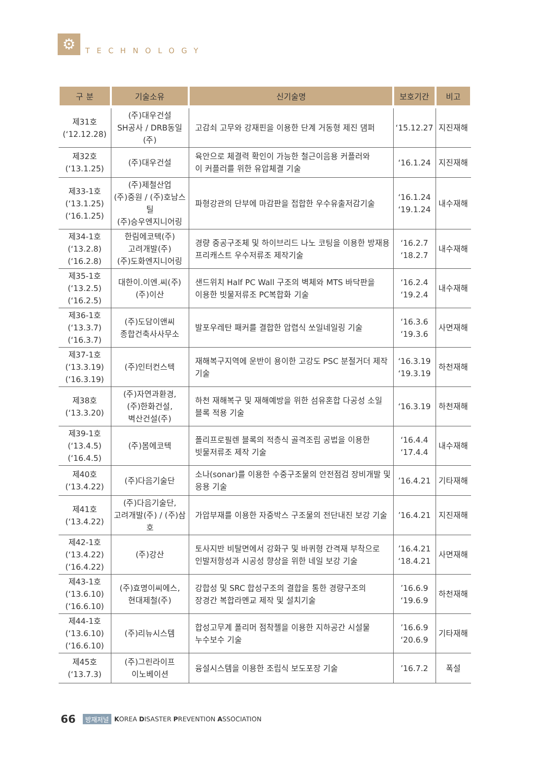⚙
TECHNOLOGY
| 구 분 | 기술소유 | 신기술명 | 보호기간 | 비고 |
| --- | --- | --- | --- | --- |
| 제31호 (‘12.12.28) | (주)대우건설 SH공사 / DRB동일(주) | 고감쇠 고무와 강재핀을 이용한 단계 거동형 제진 댐퍼 | ‘15.12.27 | 지진재해 |
| 제32호 (‘13.1.25) | (주)대우건설 | 육안으로 체결력 확인이 가능한 철근이음용 커플러와 이 커플러를 위한 유압체결 기술 | ‘16.1.24 | 지진재해 |
| 제33-1호 (‘13.1.25) (‘16.1.25) | (주)제철산업 (주)중원 / (주)호남스틸 (주)승우엔지니어링 | 파형강관의 단부에 마감판을 접합한 우수유출저감기술 | ‘16.1.24 ‘19.1.24 | 내수재해 |
| 제34-1호 (‘13.2.8) (‘16.2.8) | 한림에코텍(주) 고려개발(주) (주)도화엔지니어링 | 경량 중공구조체 및 하이브리드 나노 코팅을 이용한 방재용 프리캐스트 우수저류조 제작기술 | ‘16.2.7 ‘18.2.7 | 내수재해 |
| 제35-1호 (‘13.2.5) (‘16.2.5) | 대한이.이엔.씨(주) (주)이산 | 샌드위치 Half PC Wall 구조의 벽체와 MTS 바닥판을 이용한 빗물저류조 PC복합화 기술 | ‘16.2.4 ‘19.2.4 | 내수재해 |
| 제36-1호 (‘13.3.7) (‘16.3.7) | (주)도담이앤씨 종합건축사사무소 | 발포우레탄 패커를 결합한 압렵식 쏘일네일링 기술 | ‘16.3.6 ‘19.3.6 | 사면재해 |
| 제37-1호 (‘13.3.19) (‘16.3.19) | (주)인터컨스텍 | 재해복구지역에 운반이 용이한 고강도 PSC 분절거더 제작 기술 | ‘16.3.19 ‘19.3.19 | 하천재해 |
| 제38호 (‘13.3.20) | (주)자연과환경, (주)한화건설, 벽산건설(주) | 하천 재해복구 및 재해예방을 위한 섬유혼합 다공성 소일 블록 적용 기술 | ‘16.3.19 | 하천재해 |
| 제39-1호 (‘13.4.5) (‘16.4.5) | (주)봄에코텍 | 폴리프로필렌 블록의 적층식 골격조립 공법을 이용한 빗물저류조 제작 기술 | ‘16.4.4 ‘17.4.4 | 내수재해 |
| 제40호 (‘13.4.22) | (주)다음기술단 | 소나(sonar)를 이용한 수중구조물의 안전점검 장비개발 및 응용 기술 | ’16.4.21 | 기타재해 |
| 제41호 (‘13.4.22) | (주)다음기술단, 고려개발(주) / (주)삼호 | 가압부재를 이용한 자중박스 구조물의 전단내진 보강 기술 | ’16.4.21 | 지진재해 |
| 제42-1호 (‘13.4.22) (‘16.4.22) | (주)강산 | 토사지반 비탈면에서 강화구 및 바퀴형 간격재 부착으로 인발저항성과 시공성 향상을 위한 네일 보강 기술 | ’16.4.21 ‘18.4.21 | 사면재해 |
| 제43-1호 (‘13.6.10) (‘16.6.10) | (주)효명이씨에스, 현대제철(주) | 강합성 및 SRC 합성구조의 결합을 통한 경량구조의 장경간 복합라멘교 제작 및 설치기술 | ’16.6.9 ‘19.6.9 | 하천재해 |
| 제44-1호 (‘13.6.10) (‘16.6.10) | (주)리뉴시스템 | 합성고무계 폴리머 점착젤을 이용한 지하공간 시설물 누수보수 기술 | ’16.6.9 ‘20.6.9 | 기타재해 |
| 제45호 (‘13.7.3) | (주)그린라이프 이노베이션 | 융설시스템을 이용한 조립식 보도포장 기술 | ’16.7.2 | 폭설 |
66 방재저널 KOREA DISASTER PREVENTION ASSOCIATION